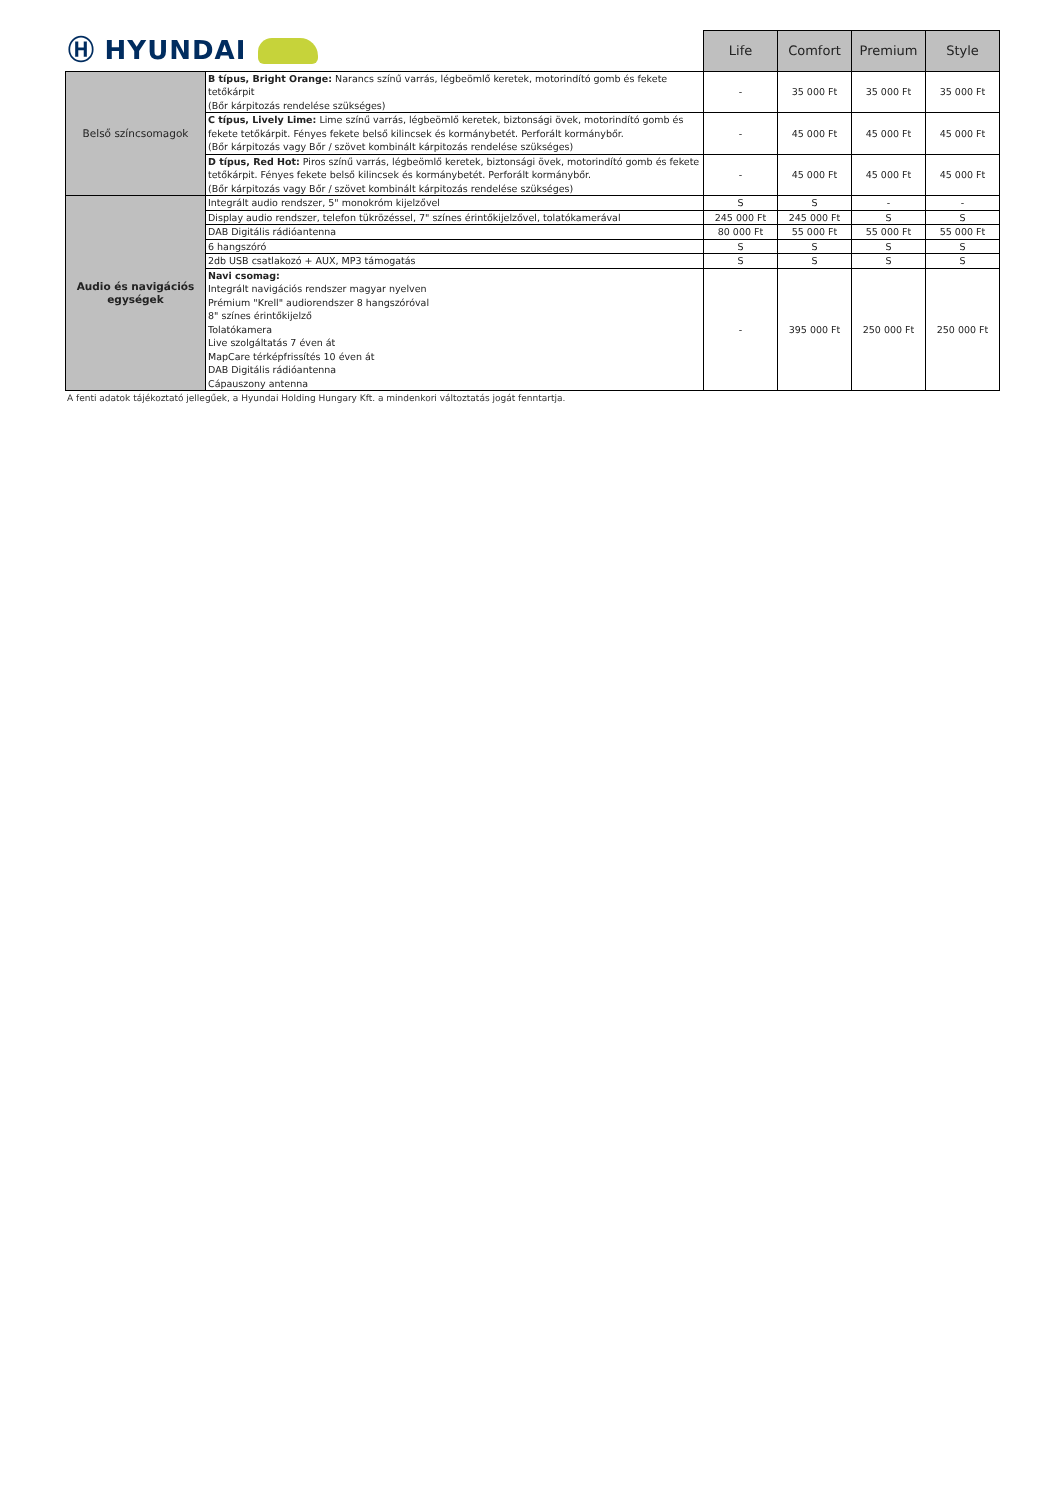| Ⓗ HYUNDAI | | Life | Comfort | Premium | Style |
| Belső színcsomagok | B típus, Bright Orange: Narancs színű varrás, légbeömlő keretek, motorindító gomb és fekete tetőkárpit (Bőr kárpitozás rendelése szükséges) | - | 35 000 Ft | 35 000 Ft | 35 000 Ft |
| | C típus, Lively Lime: Lime színű varrás, légbeömlő keretek, biztonsági övek, motorindító gomb és fekete tetőkárpit. Fényes fekete belső kilincsek és kormánybetét. Perforált kormánybőr. (Bőr kárpitozás vagy Bőr / szövet kombinált kárpitozás rendelése szükséges) | - | 45 000 Ft | 45 000 Ft | 45 000 Ft |
| | D típus, Red Hot: Piros színű varrás, légbeömlő keretek, biztonsági övek, motorindító gomb és fekete tetőkárpit. Fényes fekete belső kilincsek és kormánybetét. Perforált kormánybőr. (Bőr kárpitozás vagy Bőr / szövet kombinált kárpitozás rendelése szükséges) | - | 45 000 Ft | 45 000 Ft | 45 000 Ft |
| Audio és navigációs egységek | Integrált audio rendszer, 5" monokróm kijelzővel | S | S | - | - |
| | Display audio rendszer, telefon tükrözéssel, 7" színes érintőkijelzővel, tolatókamerával | 245 000 Ft | 245 000 Ft | S | S |
| | DAB Digitális rádióantenna | 80 000 Ft | 55 000 Ft | 55 000 Ft | 55 000 Ft |
| | 6 hangszóró | S | S | S | S |
| | 2db USB csatlakozó + AUX, MP3 támogatás | S | S | S | S |
| | Navi csomag: Integrált navigációs rendszer magyar nyelven Prémium "Krell" audiorendszer 8 hangszóróval 8" színes érintőkijelző Tolatókamera Live szolgáltatás 7 éven át MapCare térképfrissítés 10 éven át DAB Digitális rádióantenna Cápauszony antenna | - | 395 000 Ft | 250 000 Ft | 250 000 Ft |
A fenti adatok tájékoztató jellegűek, a Hyundai Holding Hungary Kft. a mindenkori változtatás jogát fenntartja.